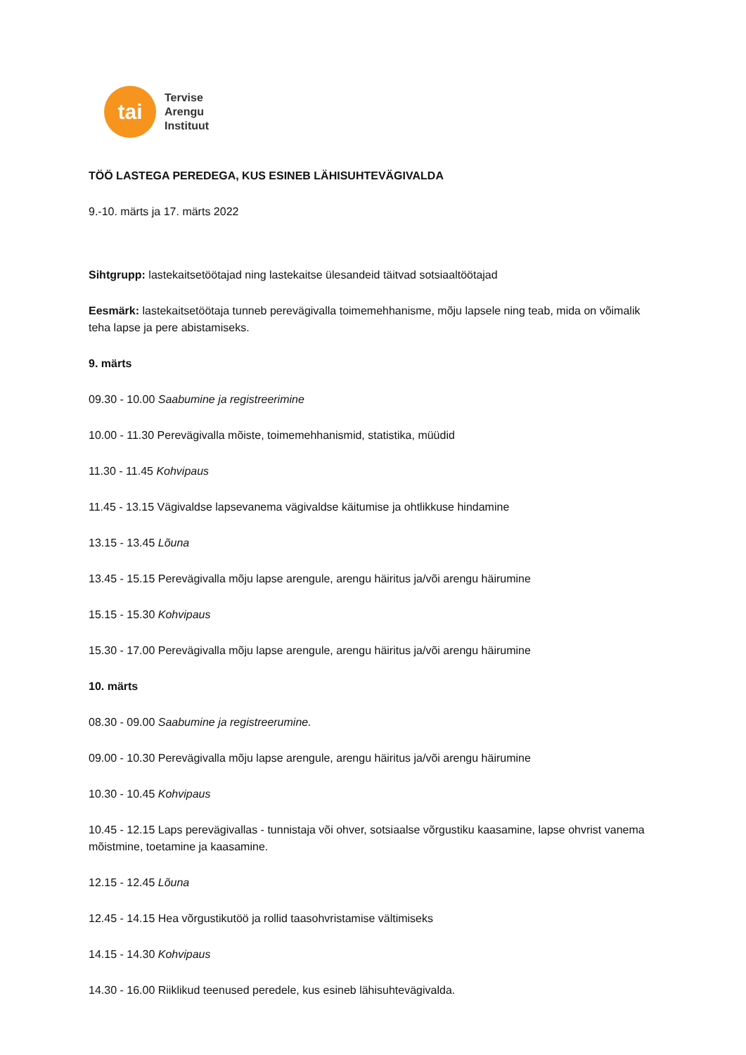tai
Tervise
Arengu
Instituut
TÖÖ LASTEGA PEREDEGA, KUS ESINEB LÄHISUHTEVÄGIVALDA
9.-10. märts ja 17. märts 2022
Sihtgrupp: lastekaitsetöötajad ning lastekaitse ülesandeid täitvad sotsiaaltöötajad
Eesmärk: lastekaitsetöötaja tunneb perevägivalla toimemehhanisme, mõju lapsele ning teab, mida on võimalik teha lapse ja pere abistamiseks.
9. märts
09.30 - 10.00 Saabumine ja registreerimine
10.00 - 11.30 Perevägivalla mõiste, toimemehhanismid, statistika, müüdid
11.30 - 11.45 Kohvipaus
11.45 - 13.15 Vägivaldse lapsevanema vägivaldse käitumise ja ohtlikkuse hindamine
13.15 - 13.45 Lõuna
13.45 - 15.15 Perevägivalla mõju lapse arengule, arengu häiritus ja/või arengu häirumine
15.15 - 15.30 Kohvipaus
15.30 - 17.00 Perevägivalla mõju lapse arengule, arengu häiritus ja/või arengu häirumine
10. märts
08.30 - 09.00 Saabumine ja registreerumine.
09.00 - 10.30 Perevägivalla mõju lapse arengule, arengu häiritus ja/või arengu häirumine
10.30 - 10.45 Kohvipaus
10.45 - 12.15 Laps perevägivallas - tunnistaja või ohver, sotsiaalse võrgustiku kaasamine, lapse ohvrist vanema mõistmine, toetamine ja kaasamine.
12.15 - 12.45 Lõuna
12.45 - 14.15 Hea võrgustikutöö ja rollid taasohvristamise vältimiseks
14.15 - 14.30 Kohvipaus
14.30 - 16.00 Riiklikud teenused peredele, kus esineb lähisuhtevägivalda.